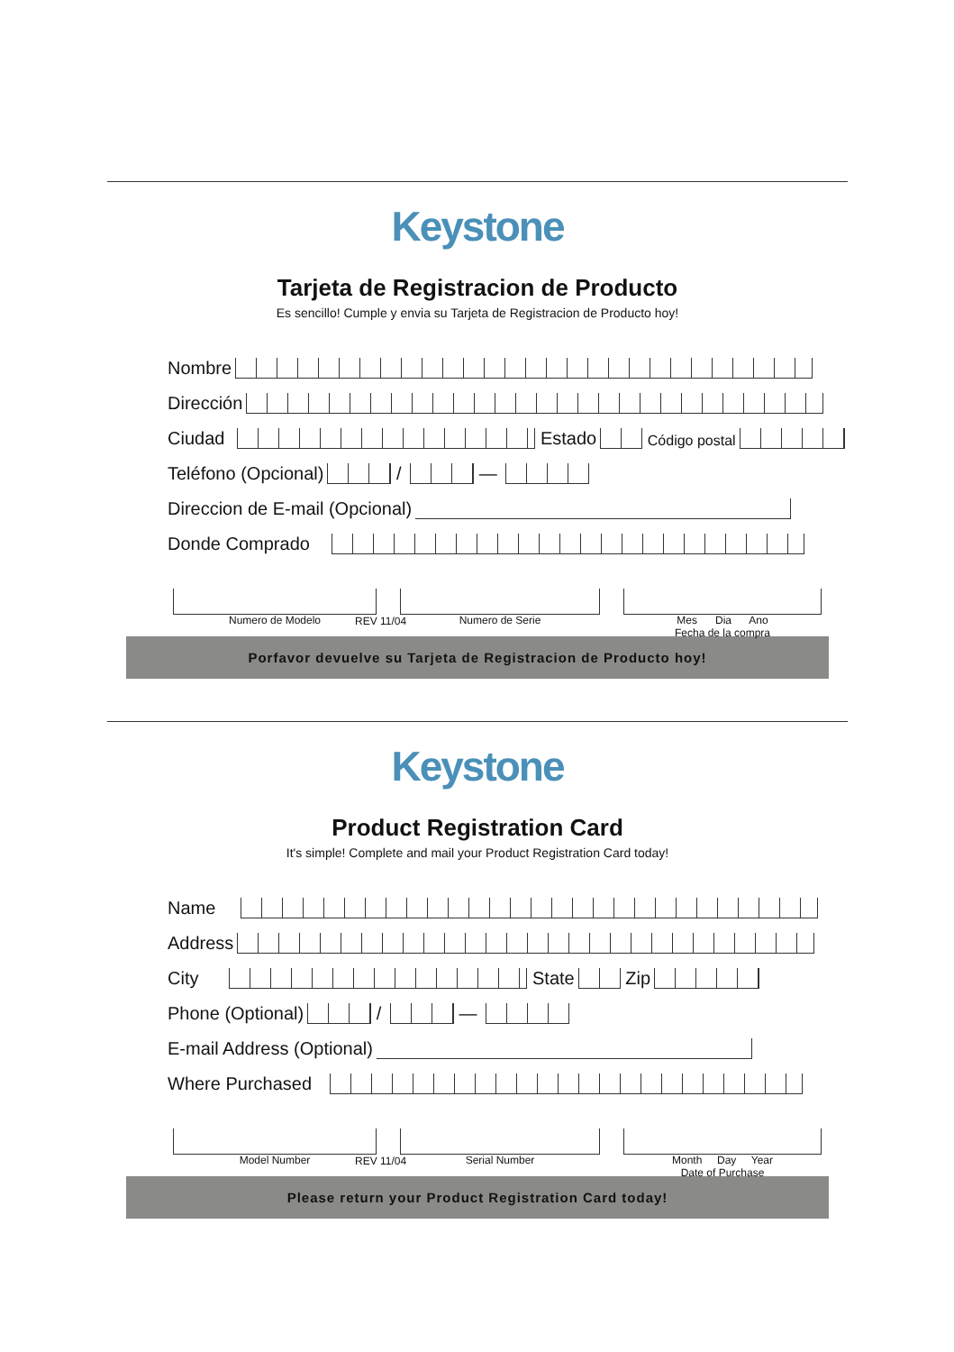Keystone
Tarjeta de Registracion de Producto
Es sencillo! Cumple y envia su Tarjeta de Registracion de Producto hoy!
Nombre
Dirección
Ciudad
Estado
Código postal
Teléfono (Opcional)
/
—
Direccion de E-mail (Opcional)
Donde Comprado
Numero de Modelo Numero de Serie Mes Dia Ano
Fecha de la compra
REV 11/04
Porfavor devuelve su Tarjeta de Registracion de Producto hoy!
Keystone
Product Registration Card
It's simple! Complete and mail your Product Registration Card today!
Name
Address
City
State
Zip
Phone (Optional)
/
—
E-mail Address (Optional)
Where Purchased
Model Number Serial Number Month Day Year
Date of Purchase
REV 11/04
Please return your Product Registration Card today!